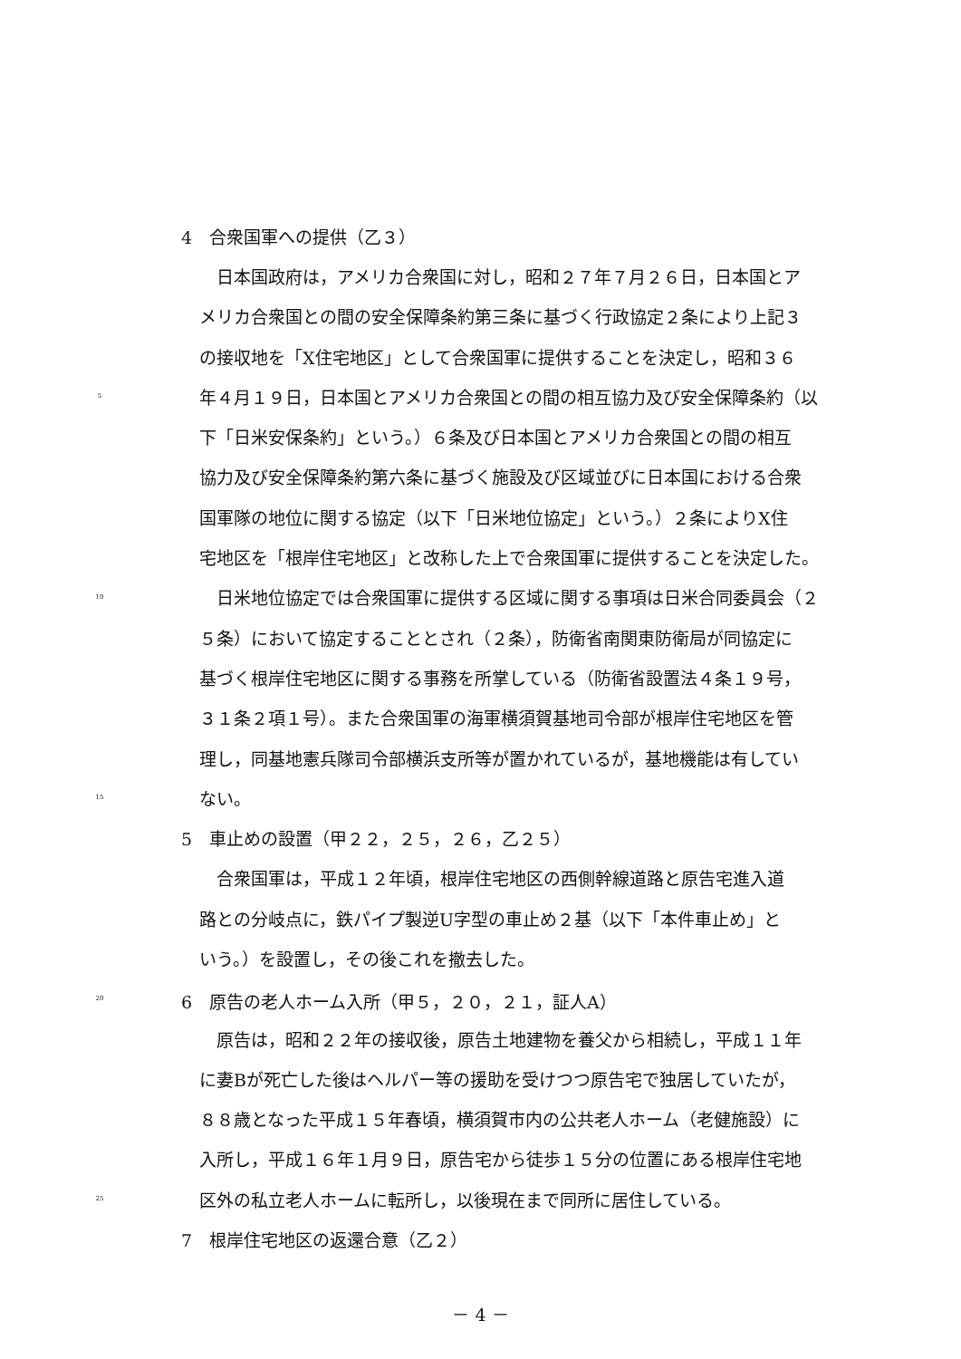4　合衆国軍への提供（乙３）
　日本国政府は，アメリカ合衆国に対し，昭和２７年７月２６日，日本国とア
メリカ合衆国との間の安全保障条約第三条に基づく行政協定２条により上記３
の接収地を「X住宅地区」として合衆国軍に提供することを決定し，昭和３６
5 年４月１９日，日本国とアメリカ合衆国との間の相互協力及び安全保障条約（以
下「日米安保条約」という。）６条及び日本国とアメリカ合衆国との間の相互
協力及び安全保障条約第六条に基づく施設及び区域並びに日本国における合衆
国軍隊の地位に関する協定（以下「日米地位協定」という。）２条によりX住
宅地区を「根岸住宅地区」と改称した上で合衆国軍に提供することを決定した。
10　日米地位協定では合衆国軍に提供する区域に関する事項は日米合同委員会（２
５条）において協定することとされ（２条），防衛省南関東防衛局が同協定に
基づく根岸住宅地区に関する事務を所掌している（防衛省設置法４条１９号，
３１条２項１号）。また合衆国軍の海軍横須賀基地司令部が根岸住宅地区を管
理し，同基地憲兵隊司令部横浜支所等が置かれているが，基地機能は有してい
15 ない。
5　車止めの設置（甲２２，２５，２６，乙２５）
　合衆国軍は，平成１２年頃，根岸住宅地区の西側幹線道路と原告宅進入道
路との分岐点に，鉄パイプ製逆U字型の車止め２基（以下「本件車止め」と
いう。）を設置し，その後これを撤去した。
20 6　原告の老人ホーム入所（甲５，２０，２１，証人A）
　原告は，昭和２２年の接収後，原告土地建物を養父から相続し，平成１１年
に妻Bが死亡した後はヘルパー等の援助を受けつつ原告宅で独居していたが，
８８歳となった平成１５年春頃，横須賀市内の公共老人ホーム（老健施設）に
入所し，平成１６年１月９日，原告宅から徒歩１５分の位置にある根岸住宅地
25 区外の私立老人ホームに転所し，以後現在まで同所に居住している。
7　根岸住宅地区の返還合意（乙２）
－ 4 －